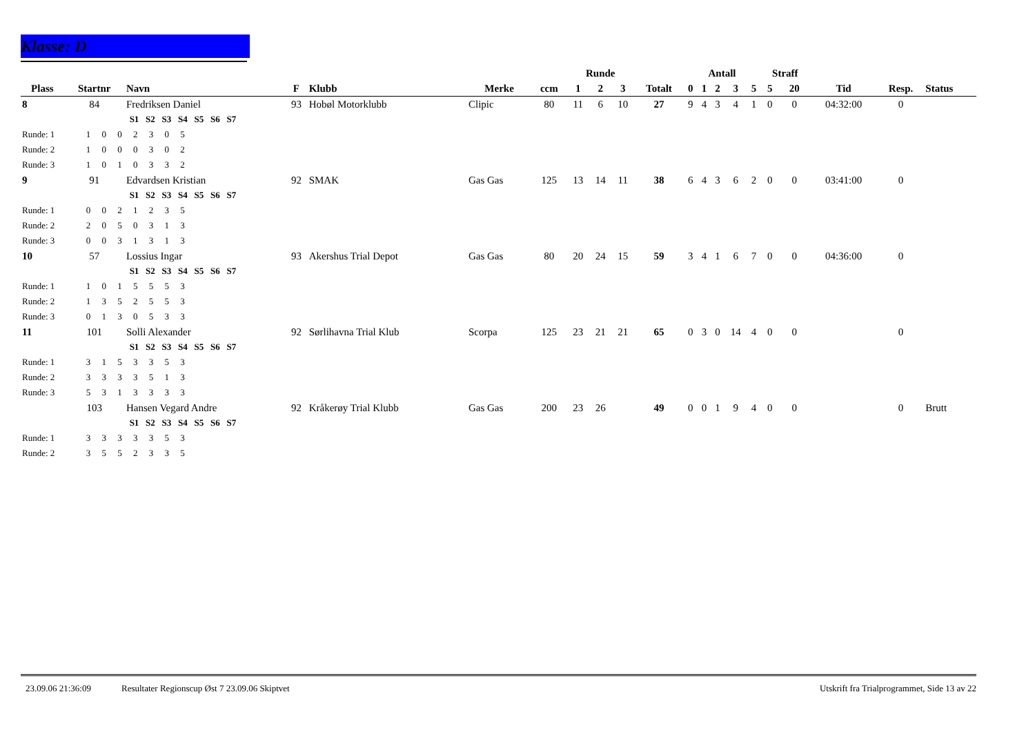Klasse: D
| | | | | | | | Runde | | | | Antall | | | | | Straff | | | | |
| --- | --- | --- | --- | --- | --- | --- | --- | --- | --- | --- | --- | --- | --- | --- | --- | --- | --- | --- | --- | --- |
| Plass | Startnr | Navn | F | Klubb | Merke | ccm | 1 | 2 | 3 | Totalt | 0 | 1 | 2 | 3 | 5 | 5 | 20 | Tid | Resp. | Status |
| 8 | 84 | Fredriksen Daniel | 93 | Hobøl Motorklubb | Clipic | 80 | 11 | 6 | 10 | 27 | 9 | 4 | 3 | 4 | 1 | 0 | 0 | 04:32:00 | 0 | |
| | S1 S2 S3 S4 S5 S6 S7 | | | | | | | | | | | | | | | | | | | |
| Runde: 1 1 0 0 2 3 0 5 | | | | | | | | | | | | | | | | | | | | |
| Runde: 2 1 0 0 0 3 0 2 | | | | | | | | | | | | | | | | | | | | |
| Runde: 3 1 0 1 0 3 3 2 | | | | | | | | | | | | | | | | | | | | |
| 9 | 91 | Edvardsen Kristian | 92 | SMAK | Gas Gas | 125 | 13 | 14 | 11 | 38 | 6 | 4 | 3 | 6 | 2 | 0 | 0 | 03:41:00 | 0 | |
| | S1 S2 S3 S4 S5 S6 S7 | | | | | | | | | | | | | | | | | | | |
| Runde: 1 0 0 2 1 2 3 5 | | | | | | | | | | | | | | | | | | | | |
| Runde: 2 2 0 5 0 3 1 3 | | | | | | | | | | | | | | | | | | | | |
| Runde: 3 0 0 3 1 3 1 3 | | | | | | | | | | | | | | | | | | | | |
| 10 | 57 | Lossius Ingar | 93 | Akershus Trial Depot | Gas Gas | 80 | 20 | 24 | 15 | 59 | 3 | 4 | 1 | 6 | 7 | 0 | 0 | 04:36:00 | 0 | |
| | S1 S2 S3 S4 S5 S6 S7 | | | | | | | | | | | | | | | | | | | |
| Runde: 1 1 0 1 5 5 5 3 | | | | | | | | | | | | | | | | | | | | |
| Runde: 2 1 3 5 2 5 5 3 | | | | | | | | | | | | | | | | | | | | |
| Runde: 3 0 1 3 0 5 3 3 | | | | | | | | | | | | | | | | | | | | |
| 11 | 101 | Solli Alexander | 92 | Sørlihavna Trial Klub | Scorpa | 125 | 23 | 21 | 21 | 65 | 0 | 3 | 0 | 14 | 4 | 0 | 0 | | 0 | |
| | S1 S2 S3 S4 S5 S6 S7 | | | | | | | | | | | | | | | | | | | |
| Runde: 1 3 1 5 3 3 5 3 | | | | | | | | | | | | | | | | | | | | |
| Runde: 2 3 3 3 3 5 1 3 | | | | | | | | | | | | | | | | | | | | |
| Runde: 3 5 3 1 3 3 3 3 | | | | | | | | | | | | | | | | | | | | |
| | 103 | Hansen Vegard Andre | 92 | Kråkerøy Trial Klubb | Gas Gas | 200 | 23 | 26 | | 49 | 0 | 0 | 1 | 9 | 4 | 0 | 0 | | 0 | Brutt |
| | S1 S2 S3 S4 S5 S6 S7 | | | | | | | | | | | | | | | | | | | |
| Runde: 1 3 3 3 3 3 5 3 | | | | | | | | | | | | | | | | | | | | |
| Runde: 2 3 5 5 2 3 3 5 | | | | | | | | | | | | | | | | | | | | |
23.09.06 21:36:09 Resultater Regionscup Øst 7 23.09.06 Skiptvet Utskrift fra Trialprogrammet, Side 13 av 22